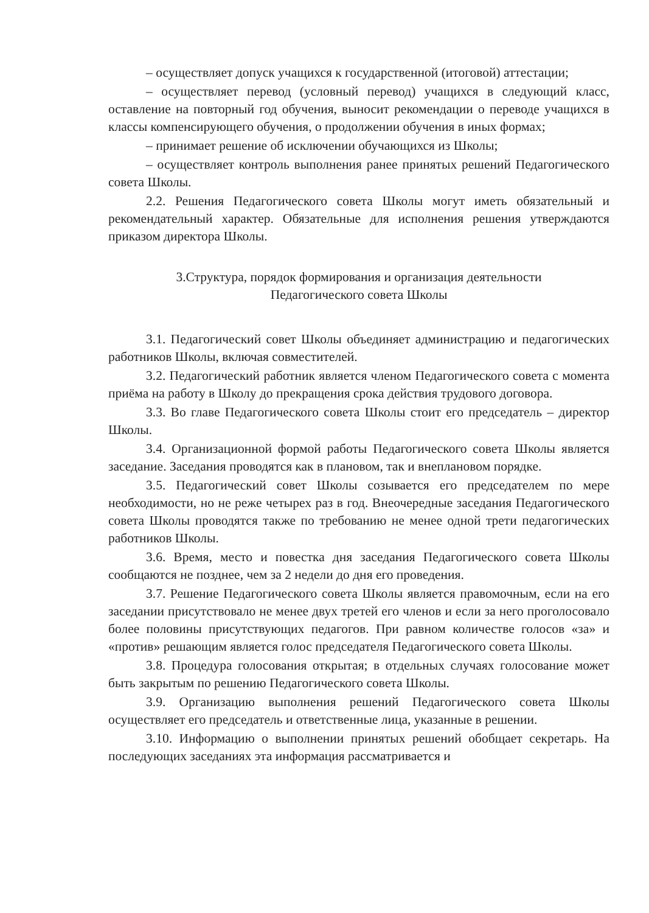– осуществляет допуск учащихся к государственной (итоговой) аттестации;
– осуществляет перевод (условный перевод) учащихся в следующий класс, оставление на повторный год обучения, выносит рекомендации о переводе учащихся в классы компенсирующего обучения, о продолжении обучения в иных формах;
– принимает решение об исключении обучающихся из Школы;
– осуществляет контроль выполнения ранее принятых решений Педагогического совета Школы.
2.2. Решения Педагогического совета Школы могут иметь обязательный и рекомендательный характер. Обязательные для исполнения решения утверждаются приказом директора Школы.
3.Структура, порядок формирования и организация деятельности
Педагогического совета Школы
3.1. Педагогический совет Школы объединяет администрацию и педагогических работников Школы, включая совместителей.
3.2. Педагогический работник является членом Педагогического совета с момента приёма на работу в Школу до прекращения срока действия трудового договора.
3.3. Во главе Педагогического совета Школы стоит его председатель – директор Школы.
3.4. Организационной формой работы Педагогического совета Школы является заседание. Заседания проводятся как в плановом, так и внеплановом порядке.
3.5. Педагогический совет Школы созывается его председателем по мере необходимости, но не реже четырех раз в год. Внеочередные заседания Педагогического совета Школы проводятся также по требованию не менее одной трети педагогических работников Школы.
3.6. Время, место и повестка дня заседания Педагогического совета Школы сообщаются не позднее, чем за 2 недели до дня его проведения.
3.7. Решение Педагогического совета Школы является правомочным, если на его заседании присутствовало не менее двух третей его членов и если за него проголосовало более половины присутствующих педагогов. При равном количестве голосов «за» и «против» решающим является голос председателя Педагогического совета Школы.
3.8. Процедура голосования открытая; в отдельных случаях голосование может быть закрытым по решению Педагогического совета Школы.
3.9. Организацию выполнения решений Педагогического совета Школы осуществляет его председатель и ответственные лица, указанные в решении.
3.10. Информацию о выполнении принятых решений обобщает секретарь. На последующих заседаниях эта информация рассматривается и